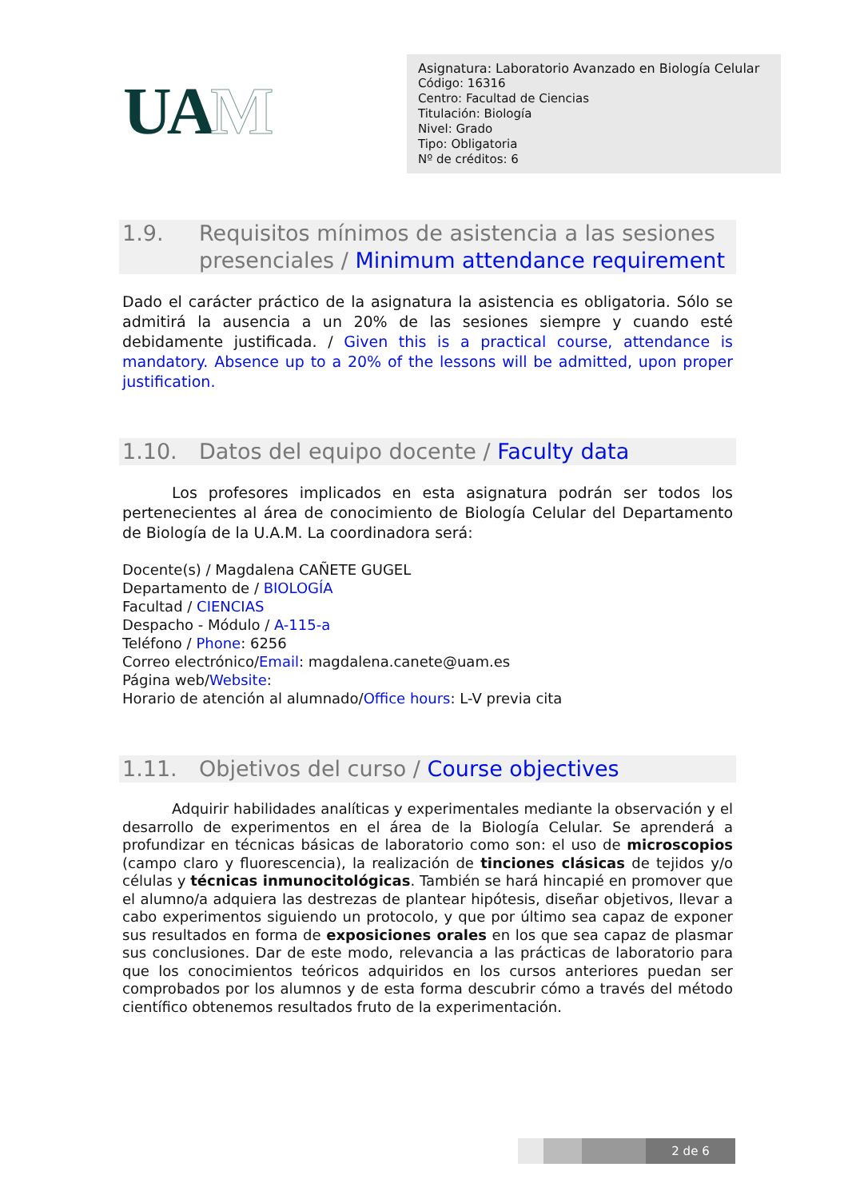UAM
Asignatura: Laboratorio Avanzado en Biología Celular
Código: 16316
Centro: Facultad de Ciencias
Titulación: Biología
Nivel: Grado
Tipo: Obligatoria
Nº de créditos: 6
1.9. Requisitos mínimos de asistencia a las sesiones presenciales / Minimum attendance requirement
Dado el carácter práctico de la asignatura la asistencia es obligatoria. Sólo se admitirá la ausencia a un 20% de las sesiones siempre y cuando esté debidamente justificada. / Given this is a practical course, attendance is mandatory. Absence up to a 20% of the lessons will be admitted, upon proper justification.
1.10. Datos del equipo docente / Faculty data
Los profesores implicados en esta asignatura podrán ser todos los pertenecientes al área de conocimiento de Biología Celular del Departamento de Biología de la U.A.M. La coordinadora será:
Docente(s) / Magdalena CAÑETE GUGEL
Departamento de / BIOLOGÍA
Facultad / CIENCIAS
Despacho - Módulo / A-115-a
Teléfono / Phone: 6256
Correo electrónico/Email: magdalena.canete@uam.es
Página web/Website:
Horario de atención al alumnado/Office hours: L-V previa cita
1.11. Objetivos del curso / Course objectives
Adquirir habilidades analíticas y experimentales mediante la observación y el desarrollo de experimentos en el área de la Biología Celular. Se aprenderá a profundizar en técnicas básicas de laboratorio como son: el uso de microscopios (campo claro y fluorescencia), la realización de tinciones clásicas de tejidos y/o células y técnicas inmunocitológicas. También se hará hincapié en promover que el alumno/a adquiera las destrezas de plantear hipótesis, diseñar objetivos, llevar a cabo experimentos siguiendo un protocolo, y que por último sea capaz de exponer sus resultados en forma de exposiciones orales en los que sea capaz de plasmar sus conclusiones. Dar de este modo, relevancia a las prácticas de laboratorio para que los conocimientos teóricos adquiridos en los cursos anteriores puedan ser comprobados por los alumnos y de esta forma descubrir cómo a través del método científico obtenemos resultados fruto de la experimentación.
2 de 6